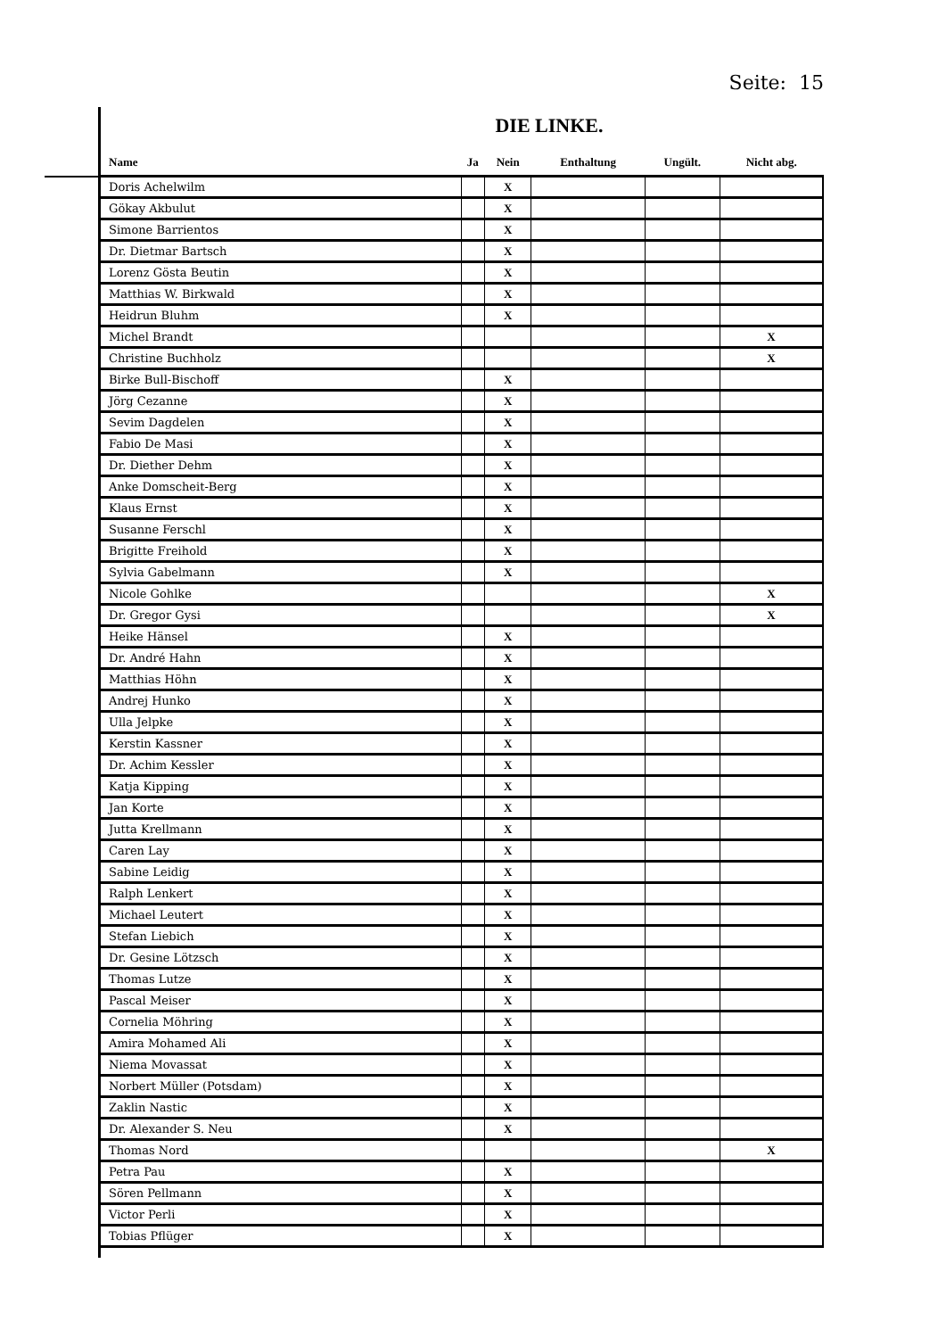Seite: 15
DIE LINKE.
| Name | Ja | Nein | Enthaltung | Ungült. | Nicht abg. |
| --- | --- | --- | --- | --- | --- |
| Doris Achelwilm | | X | | | |
| Gökay Akbulut | | X | | | |
| Simone Barrientos | | X | | | |
| Dr. Dietmar Bartsch | | X | | | |
| Lorenz Gösta Beutin | | X | | | |
| Matthias W. Birkwald | | X | | | |
| Heidrun Bluhm | | X | | | |
| Michel Brandt | | | | | X |
| Christine Buchholz | | | | | X |
| Birke Bull-Bischoff | | X | | | |
| Jörg Cezanne | | X | | | |
| Sevim Dagdelen | | X | | | |
| Fabio De Masi | | X | | | |
| Dr. Diether Dehm | | X | | | |
| Anke Domscheit-Berg | | X | | | |
| Klaus Ernst | | X | | | |
| Susanne Ferschl | | X | | | |
| Brigitte Freihold | | X | | | |
| Sylvia Gabelmann | | X | | | |
| Nicole Gohlke | | | | | X |
| Dr. Gregor Gysi | | | | | X |
| Heike Hänsel | | X | | | |
| Dr. André Hahn | | X | | | |
| Matthias Höhn | | X | | | |
| Andrej Hunko | | X | | | |
| Ulla Jelpke | | X | | | |
| Kerstin Kassner | | X | | | |
| Dr. Achim Kessler | | X | | | |
| Katja Kipping | | X | | | |
| Jan Korte | | X | | | |
| Jutta Krellmann | | X | | | |
| Caren Lay | | X | | | |
| Sabine Leidig | | X | | | |
| Ralph Lenkert | | X | | | |
| Michael Leutert | | X | | | |
| Stefan Liebich | | X | | | |
| Dr. Gesine Lötzsch | | X | | | |
| Thomas Lutze | | X | | | |
| Pascal Meiser | | X | | | |
| Cornelia Möhring | | X | | | |
| Amira Mohamed Ali | | X | | | |
| Niema Movassat | | X | | | |
| Norbert Müller (Potsdam) | | X | | | |
| Zaklin Nastic | | X | | | |
| Dr. Alexander S. Neu | | X | | | |
| Thomas Nord | | | | | X |
| Petra Pau | | X | | | |
| Sören Pellmann | | X | | | |
| Victor Perli | | X | | | |
| Tobias Pflüger | | X | | | |